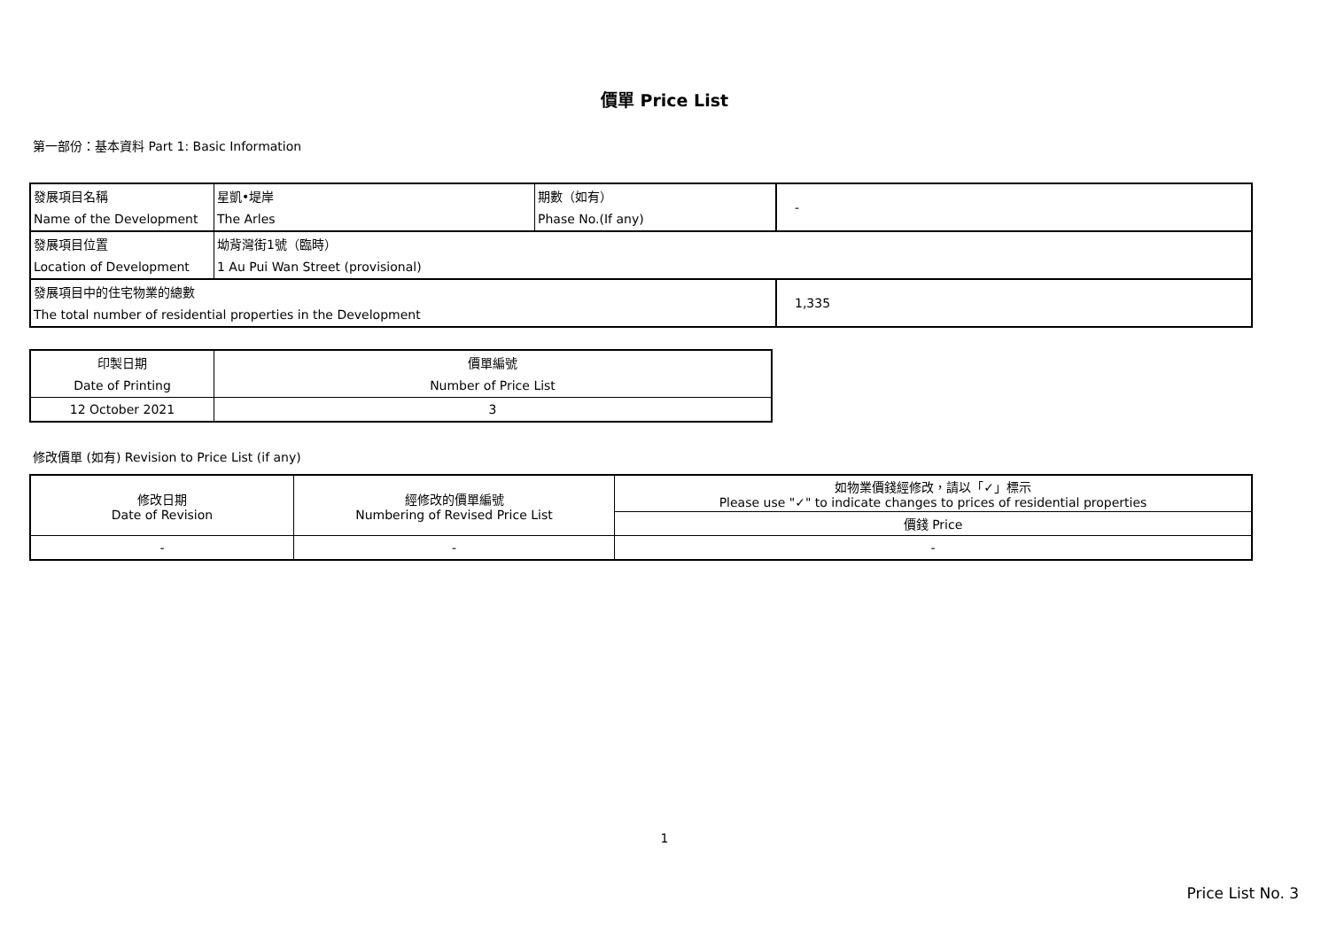價單 Price List
第一部份：基本資料 Part 1: Basic Information
| 發展項目名稱 | 星凱•堤岸 | 期數（如有） | - |
| Name of the Development | The Arles | Phase No.(If any) | |
| 發展項目位置 | 坳背灣街1號（臨時） | | |
| Location of Development | 1 Au Pui Wan Street (provisional) | | |
| 發展項目中的住宅物業的總數 | | | 1,335 |
| The total number of residential properties in the Development | | | |
| 印製日期 | 價單編號 |
| Date of Printing | Number of Price List |
| 12 October 2021 | 3 |
修改價單 (如有) Revision to Price List (if any)
| 修改日期 Date of Revision | 經修改的價單編號 Numbering of Revised Price List | 如物業價錢經修改，請以「✓」標示 Please use "✓" to indicate changes to prices of residential properties |
| | | 價錢 Price |
| - | - | - |
1
Price List No. 3